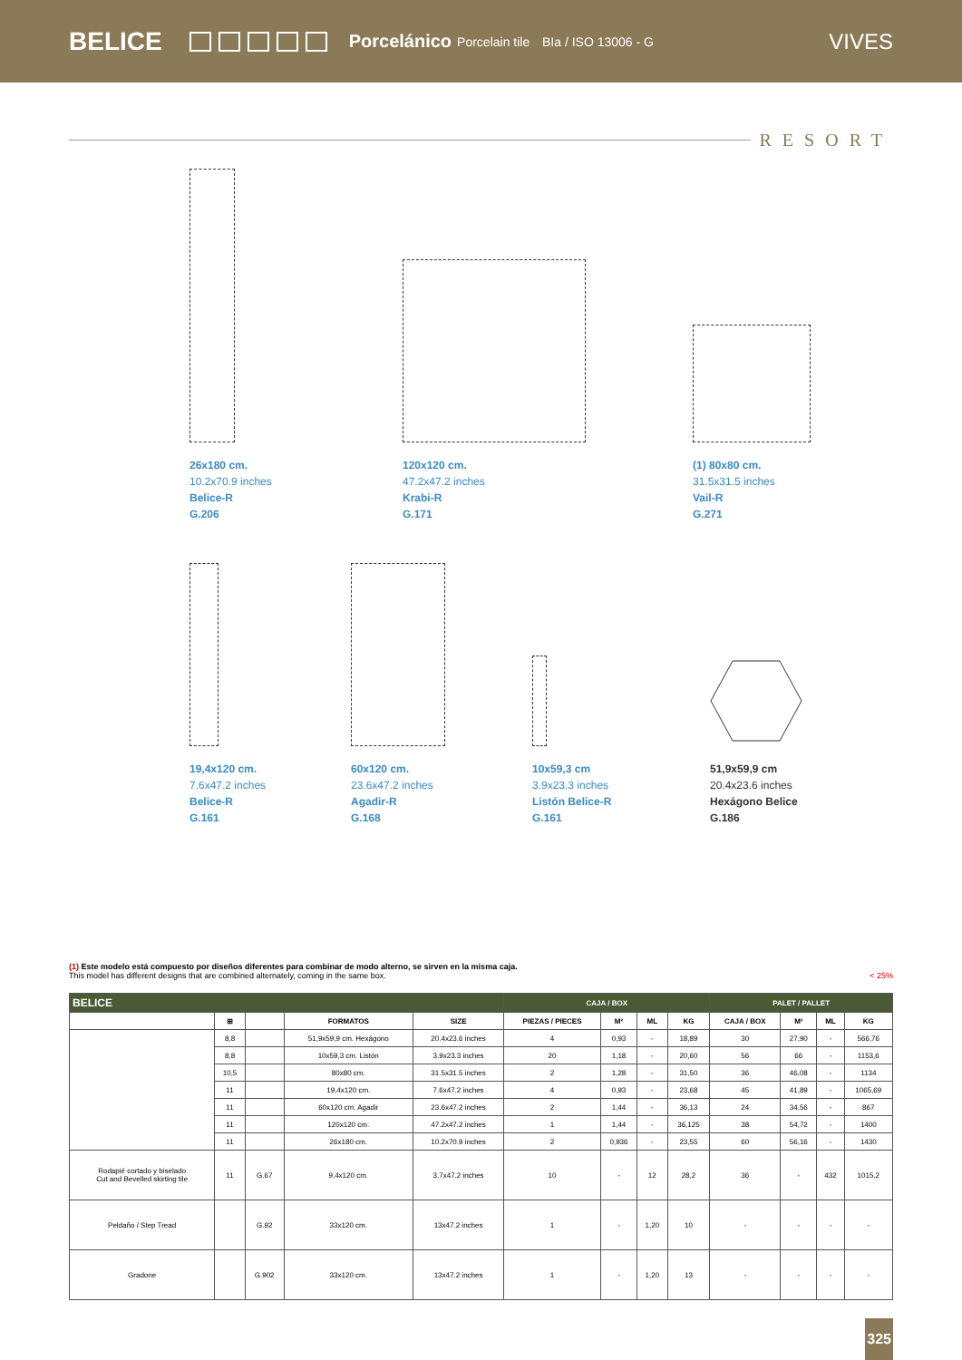BELICE Porcelánico Porcelain tile BIa / ISO 13006 - G VIVES
RESORT
26x180 cm.
10.2x70.9 inches
Belice-R
G.206
120x120 cm.
47.2x47.2 inches
Krabi-R
G.171
(1) 80x80 cm.
31.5x31.5 inches
Vail-R
G.271
19,4x120 cm.
7.6x47.2 inches
Belice-R
G.161
60x120 cm.
23.6x47.2 inches
Agadir-R
G.168
10x59,3 cm
3.9x23.3 inches
Listón Belice-R
G.161
51,9x59,9 cm
20.4x23.6 inches
Hexágono Belice
G.186
(1) Este modelo está compuesto por diseños diferentes para combinar de modo alterno, se sirven en la misma caja.
This model has different designs that are combined alternately, coming in the same box. < 25%
| BELICE | | | | | CAJA / BOX | | | | PALET / PALLET | | | |
| --- | --- | --- | --- | --- | --- | --- | --- | --- | --- | --- | --- | --- |
| | ⊞ | | FORMATOS | SIZE | PIEZAS / PIECES | M² | ML | KG | CAJA / BOX | M² | ML | KG |
| | 8,8 | | 51,9x59,9 cm. Hexágono | 20.4x23.6 inches | 4 | 0,93 | - | 18,89 | 30 | 27,90 | - | 566,76 |
| | 8,8 | | 10x59,3 cm. Listón | 3.9x23.3 inches | 20 | 1,18 | - | 20,60 | 56 | 66 | - | 1153,6 |
| | 10,5 | | 80x80 cm. | 31.5x31.5 inches | 2 | 1,28 | - | 31,50 | 36 | 46,08 | - | 1134 |
| | 11 | | 19,4x120 cm. | 7.6x47.2 inches | 4 | 0,93 | - | 23,68 | 45 | 41,89 | - | 1065,69 |
| | 11 | | 60x120 cm. Agadir | 23.6x47.2 inches | 2 | 1,44 | - | 36,13 | 24 | 34,56 | - | 867 |
| | 11 | | 120x120 cm. | 47.2x47.2 inches | 1 | 1,44 | - | 36,125 | 38 | 54,72 | - | 1400 |
| | 11 | | 26x180 cm. | 10.2x70.9 inches | 2 | 0,936 | - | 23,55 | 60 | 56,16 | - | 1430 |
| Rodapié cortado y biselado Cut and Bevelled skirting tile | 11 | G.67 | 9,4x120 cm. | 3.7x47.2 inches | 10 | - | 12 | 28,2 | 36 | - | 432 | 1015,2 |
| Peldaño / Step Tread | | G.92 | 33x120 cm. | 13x47.2 inches | 1 | - | 1,20 | 10 | - | - | - | - |
| Gradone | | G.902 | 33x120 cm. | 13x47.2 inches | 1 | - | 1,20 | 13 | - | - | - | - |
325